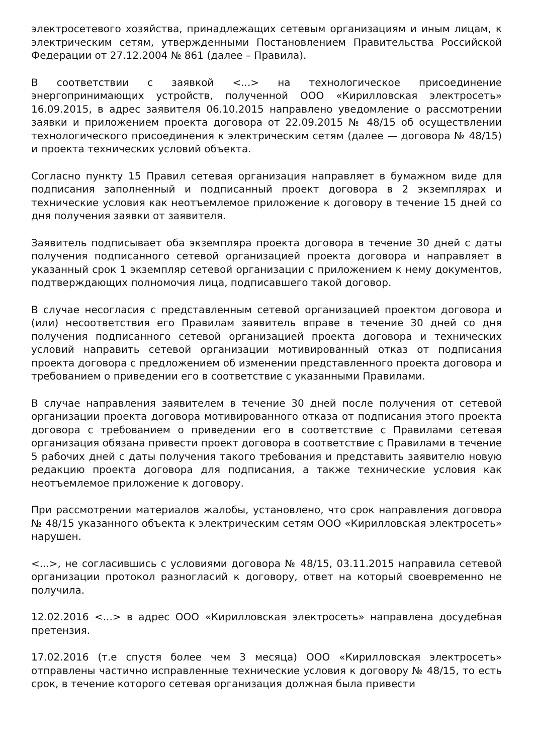электросетевого хозяйства, принадлежащих сетевым организациям и иным лицам, к электрическим сетям, утвержденными Постановлением Правительства Российской Федерации от 27.12.2004 № 861 (далее – Правила).
В соответствии с заявкой <...> на технологическое присоединение энергопринимающих устройств, полученной ООО «Кирилловская электросеть» 16.09.2015, в адрес заявителя 06.10.2015 направлено уведомление о рассмотрении заявки и приложением проекта договора от 22.09.2015 № 48/15 об осуществлении технологического присоединения к электрическим сетям (далее — договора № 48/15) и проекта технических условий объекта.
Согласно пункту 15 Правил сетевая организация направляет в бумажном виде для подписания заполненный и подписанный проект договора в 2 экземплярах и технические условия как неотъемлемое приложение к договору в течение 15 дней со дня получения заявки от заявителя.
Заявитель подписывает оба экземпляра проекта договора в течение 30 дней с даты получения подписанного сетевой организацией проекта договора и направляет в указанный срок 1 экземпляр сетевой организации с приложением к нему документов, подтверждающих полномочия лица, подписавшего такой договор.
В случае несогласия с представленным сетевой организацией проектом договора и (или) несоответствия его Правилам заявитель вправе в течение 30 дней со дня получения подписанного сетевой организацией проекта договора и технических условий направить сетевой организации мотивированный отказ от подписания проекта договора с предложением об изменении представленного проекта договора и требованием о приведении его в соответствие с указанными Правилами.
В случае направления заявителем в течение 30 дней после получения от сетевой организации проекта договора мотивированного отказа от подписания этого проекта договора с требованием о приведении его в соответствие с Правилами сетевая организация обязана привести проект договора в соответствие с Правилами в течение 5 рабочих дней с даты получения такого требования и представить заявителю новую редакцию проекта договора для подписания, а также технические условия как неотъемлемое приложение к договору.
При рассмотрении материалов жалобы, установлено, что срок направления договора № 48/15 указанного объекта к электрическим сетям ООО «Кирилловская электросеть» нарушен.
<...>, не согласившись с условиями договора № 48/15, 03.11.2015 направила сетевой организации протокол разногласий к договору, ответ на который своевременно не получила.
12.02.2016 <...> в адрес ООО «Кирилловская электросеть» направлена досудебная претензия.
17.02.2016 (т.е спустя более чем 3 месяца) ООО «Кирилловская электросеть» отправлены частично исправленные технические условия к договору № 48/15, то есть срок, в течение которого сетевая организация должная была привести